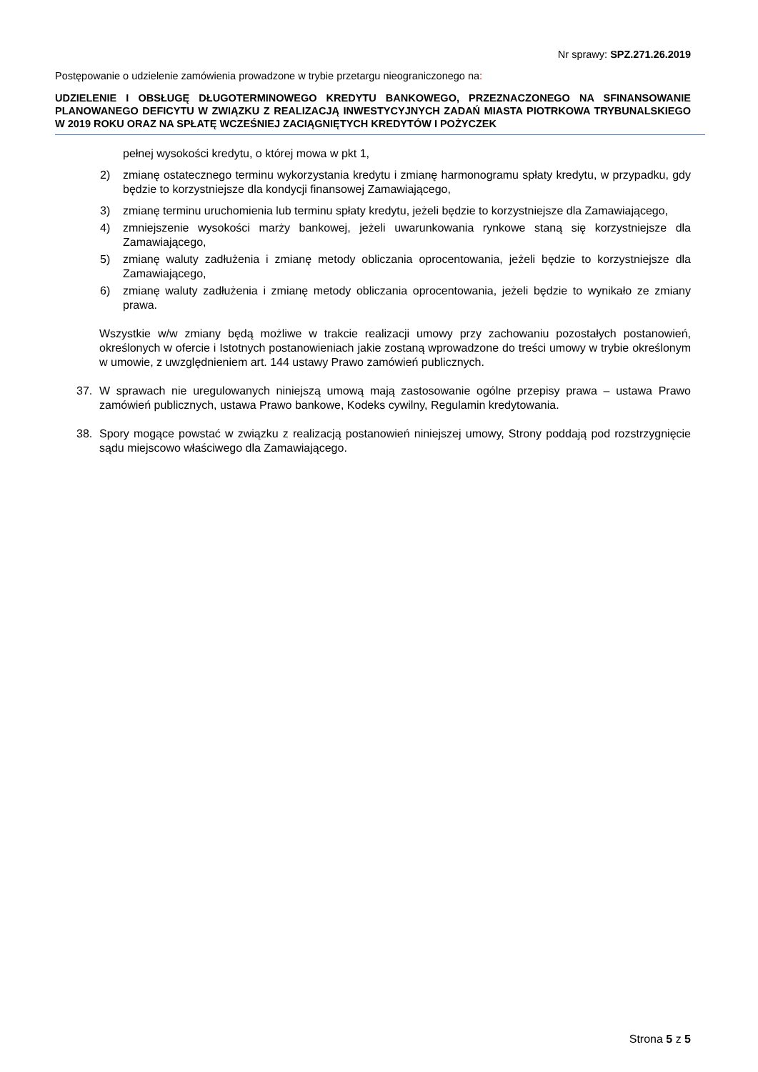Nr sprawy: SPZ.271.26.2019
Postępowanie o udzielenie zamówienia prowadzone w trybie przetargu nieograniczonego na:
UDZIELENIE I OBSŁUGĘ DŁUGOTERMINOWEGO KREDYTU BANKOWEGO, PRZEZNACZONEGO NA SFINANSOWANIE PLANOWANEGO DEFICYTU W ZWIĄZKU Z REALIZACJĄ INWESTYCYJNYCH ZADAŃ MIASTA PIOTRKOWA TRYBUNALSKIEGO W 2019 ROKU ORAZ NA SPŁATĘ WCZEŚNIEJ ZACIĄGNIĘTYCH KREDYTÓW I POŻYCZEK
pełnej wysokości kredytu, o której mowa w pkt 1,
2) zmianę ostatecznego terminu wykorzystania kredytu i zmianę harmonogramu spłaty kredytu, w przypadku, gdy będzie to korzystniejsze dla kondycji finansowej Zamawiającego,
3) zmianę terminu uruchomienia lub terminu spłaty kredytu, jeżeli będzie to korzystniejsze dla Zamawiającego,
4) zmniejszenie wysokości marży bankowej, jeżeli uwarunkowania rynkowe staną się korzystniejsze dla Zamawiającego,
5) zmianę waluty zadłużenia i zmianę metody obliczania oprocentowania, jeżeli będzie to korzystniejsze dla Zamawiającego,
6) zmianę waluty zadłużenia i zmianę metody obliczania oprocentowania, jeżeli będzie to wynikało ze zmiany prawa.
Wszystkie w/w zmiany będą możliwe w trakcie realizacji umowy przy zachowaniu pozostałych postanowień, określonych w ofercie i Istotnych postanowieniach jakie zostaną wprowadzone do treści umowy w trybie określonym w umowie, z uwzględnieniem art. 144 ustawy Prawo zamówień publicznych.
37. W sprawach nie uregulowanych niniejszą umową mają zastosowanie ogólne przepisy prawa – ustawa Prawo zamówień publicznych, ustawa Prawo bankowe, Kodeks cywilny, Regulamin kredytowania.
38. Spory mogące powstać w związku z realizacją postanowień niniejszej umowy, Strony poddają pod rozstrzygnięcie sądu miejscowo właściwego dla Zamawiającego.
Strona 5 z 5